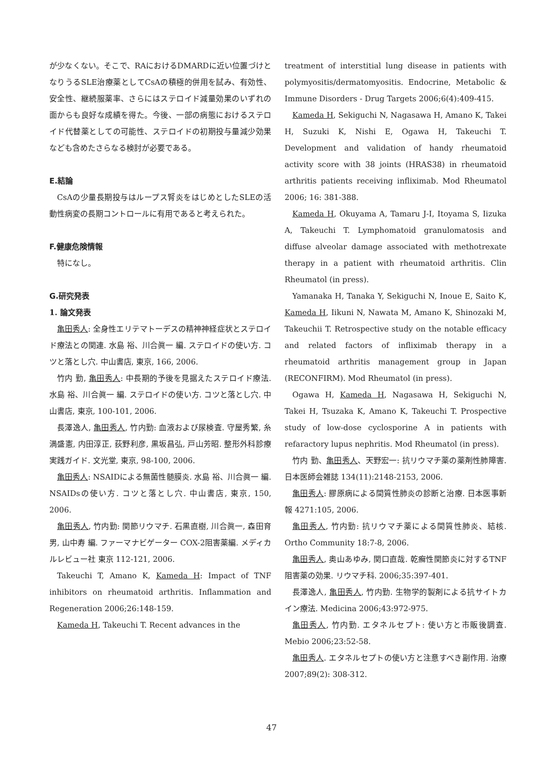が少なくない。そこで、RAにおけるDMARDに近い位置づけとなりうるSLE治療薬としてCsAの積極的併用を試み、有効性、安全性、継続服薬率、さらにはステロイド減量効果のいずれの面からも良好な成績を得た。今後、一部の病態におけるステロイド代替薬としての可能性、ステロイドの初期投与量減少効果なども含めたさらなる検討が必要である。
E.結論
CsAの少量長期投与はループス腎炎をはじめとしたSLEの活動性病変の長期コントロールに有用であると考えられた。
F.健康危険情報
特になし。
G.研究発表
1. 論文発表
亀田秀人: 全身性エリテマトーデスの精神神経症状とステロイド療法との関連. 水島 裕、川合眞一 編. ステロイドの使い方. コツと落とし穴. 中山書店, 東京, 166, 2006.
竹内 勤, 亀田秀人: 中長期的予後を見据えたステロイド療法. 水島 裕、川合眞一 編. ステロイドの使い方. コツと落とし穴. 中山書店, 東京, 100-101, 2006.
長澤逸人, 亀田秀人, 竹内勤: 血液および尿検査. 守屋秀繁, 糸満盛憲, 内田淳正, 荻野利彦, 黒坂昌弘, 戸山芳昭. 整形外科診療実践ガイド. 文光堂, 東京, 98-100, 2006.
亀田秀人: NSAIDによる無菌性髄膜炎. 水島 裕、川合眞一 編. NSAIDsの使い方. コツと落とし穴. 中山書店, 東京, 150, 2006.
亀田秀人, 竹内勤: 関節リウマチ. 石黒直樹, 川合眞一, 森田育男, 山中寿 編. ファーマナビゲーター COX-2阻害薬編. メディカルレビュー社 東京 112-121, 2006.
Takeuchi T, Amano K, Kameda H: Impact of TNF inhibitors on rheumatoid arthritis. Inflammation and Regeneration 2006;26:148-159.
Kameda H, Takeuchi T. Recent advances in the
treatment of interstitial lung disease in patients with polymyositis/dermatomyositis. Endocrine, Metabolic & Immune Disorders - Drug Targets 2006;6(4):409-415.
Kameda H, Sekiguchi N, Nagasawa H, Amano K, Takei H, Suzuki K, Nishi E, Ogawa H, Takeuchi T. Development and validation of handy rheumatoid activity score with 38 joints (HRAS38) in rheumatoid arthritis patients receiving infliximab. Mod Rheumatol 2006; 16: 381-388.
Kameda H, Okuyama A, Tamaru J-I, Itoyama S, Iizuka A, Takeuchi T. Lymphomatoid granulomatosis and diffuse alveolar damage associated with methotrexate therapy in a patient with rheumatoid arthritis. Clin Rheumatol (in press).
Yamanaka H, Tanaka Y, Sekiguchi N, Inoue E, Saito K, Kameda H, Iikuni N, Nawata M, Amano K, Shinozaki M, Takeuchii T. Retrospective study on the notable efficacy and related factors of infliximab therapy in a rheumatoid arthritis management group in Japan (RECONFIRM). Mod Rheumatol (in press).
Ogawa H, Kameda H, Nagasawa H, Sekiguchi N, Takei H, Tsuzaka K, Amano K, Takeuchi T. Prospective study of low-dose cyclosporine A in patients with refaractory lupus nephritis. Mod Rheumatol (in press).
竹内 勤、亀田秀人、天野宏一: 抗リウマチ薬の薬剤性肺障害. 日本医師会雑誌 134(11):2148-2153, 2006.
亀田秀人: 膠原病による間質性肺炎の診断と治療. 日本医事新報 4271:105, 2006.
亀田秀人, 竹内勤: 抗リウマチ薬による間質性肺炎、結核. Ortho Community 18:7-8, 2006.
亀田秀人, 奥山あゆみ, 関口直哉. 乾癬性関節炎に対するTNF阻害薬の効果. リウマチ科. 2006;35:397-401.
長澤逸人, 亀田秀人, 竹内勤. 生物学的製剤による抗サイトカイン療法. Medicina 2006;43:972-975.
亀田秀人, 竹内勤. エタネルセプト: 使い方と市販後調査. Mebio 2006;23:52-58.
亀田秀人. エタネルセプトの使い方と注意すべき副作用. 治療 2007;89(2): 308-312.
47